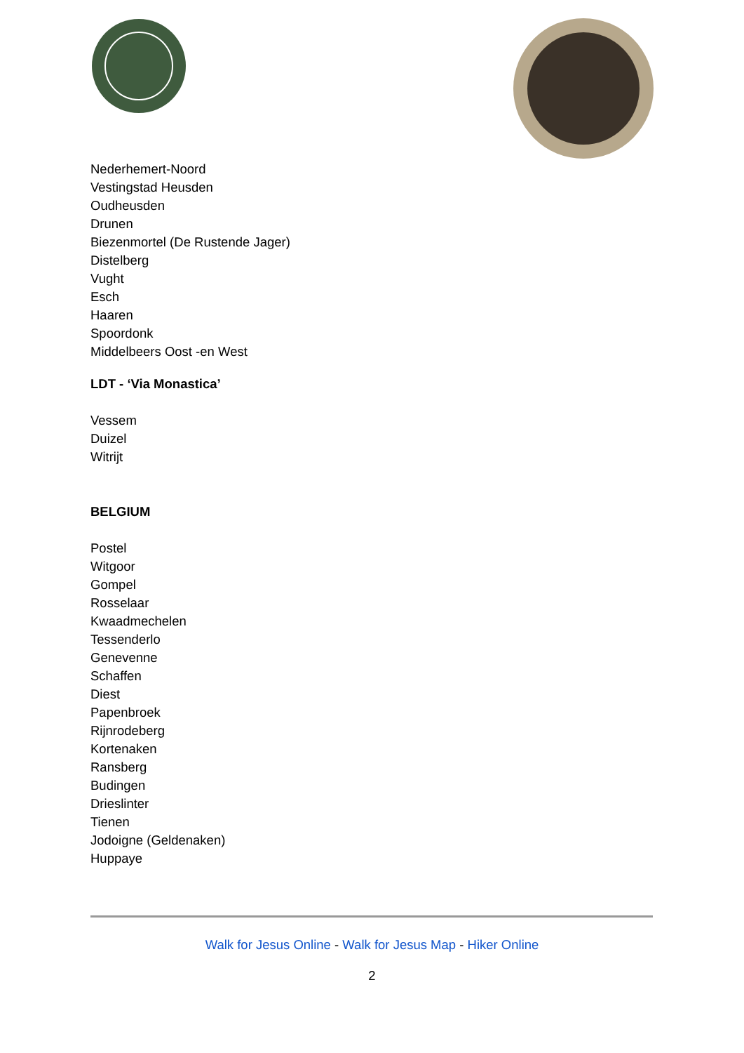Nederhemert-Noord
Vestingstad Heusden
Oudheusden
Drunen
Biezenmortel (De Rustende Jager)
Distelberg
Vught
Esch
Haaren
Spoordonk
Middelbeers Oost -en West
LDT - ‘Via Monastica’
Vessem
Duizel
Witrijt
BELGIUM
Postel
Witgoor
Gompel
Rosselaar
Kwaadmechelen
Tessenderlo
Genevenne
Schaffen
Diest
Papenbroek
Rijnrodeberg
Kortenaken
Ransberg
Budingen
Drieslinter
Tienen
Jodoigne (Geldenaken)
Huppaye
Walk for Jesus Online - Walk for Jesus Map - Hiker Online
2